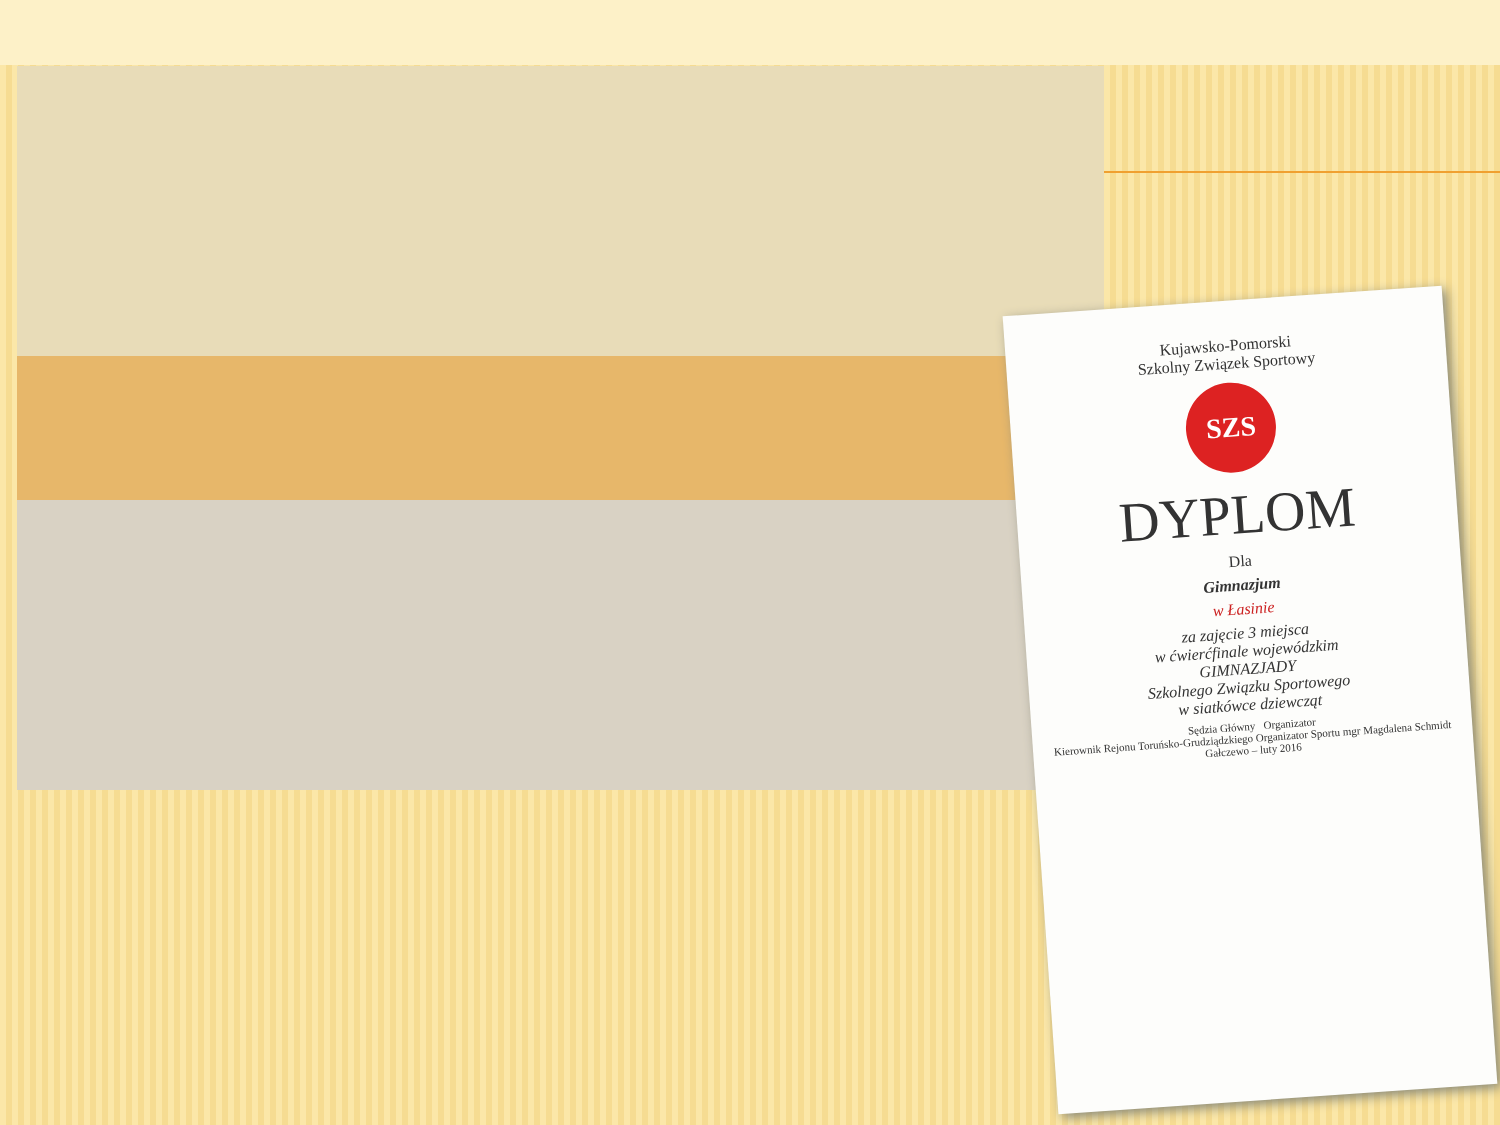Kujawsko-Pomorski
Szkolny Związek Sportowy
SZS
DYPLOM
Dla
Gimnazjum
w Łasinie
za zajęcie 3 miejsca
w ćwierćfinale wojewódzkim
GIMNAZJADY
Szkolnego Związku Sportowego
w siatkówce dziewcząt
Sędzia Główny Organizator
Kierownik Rejonu Toruńsko-Grudziądzkiego Organizator Sportu mgr Magdalena Schmidt
Gałczewo – luty 2016